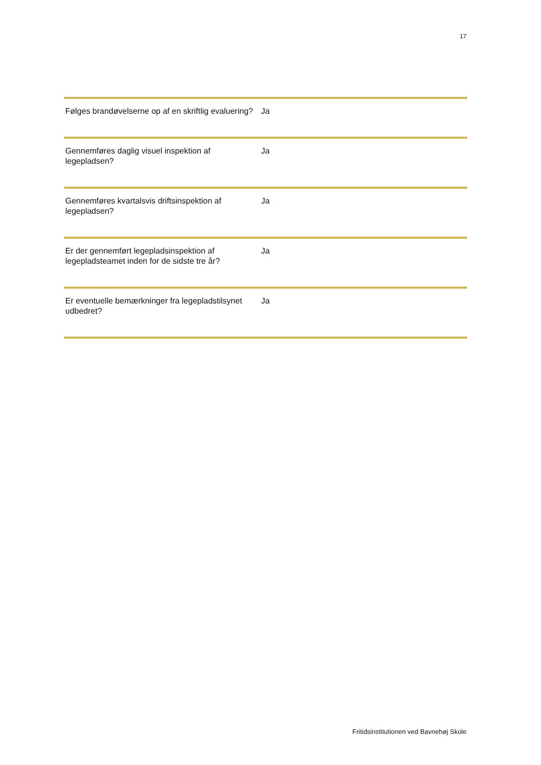17
| Følges brandøvelserne op af en skriftlig evaluering? | Ja |
| Gennemføres daglig visuel inspektion af legepladsen? | Ja |
| Gennemføres kvartalsvis driftsinspektion af legepladsen? | Ja |
| Er der gennemført legepladsinspektion af legepladsteamet inden for de sidste tre år? | Ja |
| Er eventuelle bemærkninger fra legepladstilsynet udbedret? | Ja |
Fritidsinstitutionen ved Bavnehøj Skole